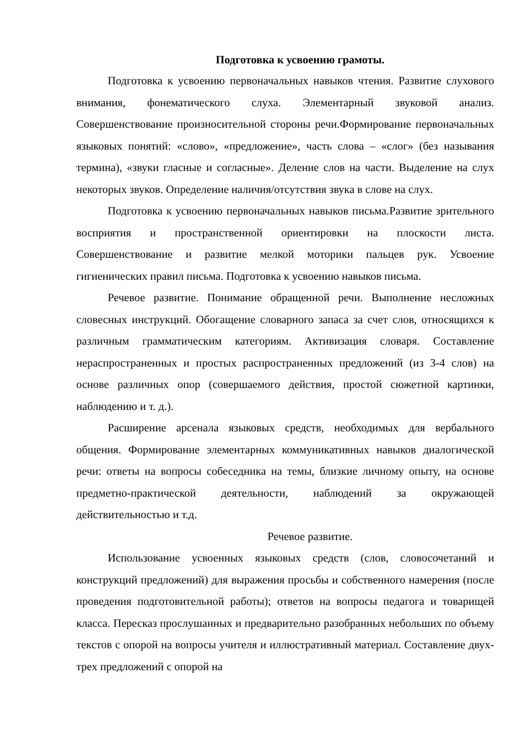Подготовка к усвоению грамоты.
Подготовка к усвоению первоначальных навыков чтения. Развитие слухового внимания, фонематического слуха. Элементарный звуковой анализ. Совершенствование произносительной стороны речи.Формирование первоначальных языковых понятий: «слово», «предложение», часть слова – «слог» (без называния термина), «звуки гласные и согласные». Деление слов на части. Выделение на слух некоторых звуков. Определение наличия/отсутствия звука в слове на слух.
Подготовка к усвоению первоначальных навыков письма.Развитие зрительного восприятия и пространственной ориентировки на плоскости листа. Совершенствование и развитие мелкой моторики пальцев рук. Усвоение гигиенических правил письма. Подготовка к усвоению навыков письма.
Речевое развитие. Понимание обращенной речи. Выполнение несложных словесных инструкций. Обогащение словарного запаса за счет слов, относящихся к различным грамматическим категориям. Активизация словаря. Составление нераспространенных и простых распространенных предложений (из 3-4 слов) на основе различных опор (совершаемого действия, простой сюжетной картинки, наблюдению и т. д.).
Расширение арсенала языковых средств, необходимых для вербального общения. Формирование элементарных коммуникативных навыков диалогической речи: ответы на вопросы собеседника на темы, близкие личному опыту, на основе предметно-практической деятельности, наблюдений за окружающей действительностью и т.д.
Речевое развитие.
Использование усвоенных языковых средств (слов, словосочетаний и конструкций предложений) для выражения просьбы и собственного намерения (после проведения подготовительной работы); ответов на вопросы педагога и товарищей класса. Пересказ прослушанных и предварительно разобранных небольших по объему текстов с опорой на вопросы учителя и иллюстративный материал. Составление двух-трех предложений с опорой на